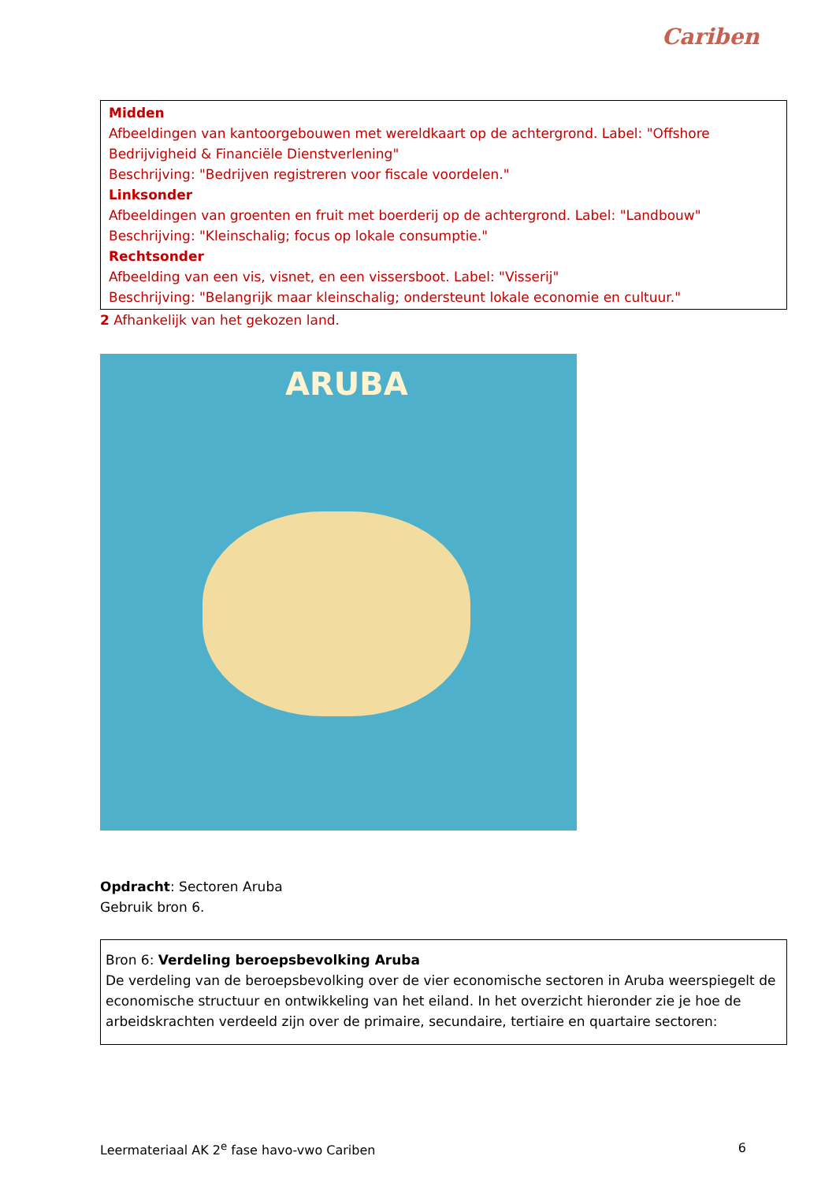Cariben
Midden
Afbeeldingen van kantoorgebouwen met wereldkaart op de achtergrond. Label: "Offshore Bedrijvigheid & Financiële Dienstverlening"
Beschrijving: "Bedrijven registreren voor fiscale voordelen."
Linksonder
Afbeeldingen van groenten en fruit met boerderij op de achtergrond. Label: "Landbouw"
Beschrijving: "Kleinschalig; focus op lokale consumptie."
Rechtsonder
Afbeelding van een vis, visnet, en een vissersboot. Label: "Visserij"
Beschrijving: "Belangrijk maar kleinschalig; ondersteunt lokale economie en cultuur."
2 Afhankelijk van het gekozen land.
ARUBA
Opdracht: Sectoren Aruba
Gebruik bron 6.
Bron 6: Verdeling beroepsbevolking Aruba
De verdeling van de beroepsbevolking over de vier economische sectoren in Aruba weerspiegelt de economische structuur en ontwikkeling van het eiland. In het overzicht hieronder zie je hoe de arbeidskrachten verdeeld zijn over de primaire, secundaire, tertiaire en quartaire sectoren:
Leermateriaal AK 2<sup>e</sup> fase havo-vwo Cariben 6